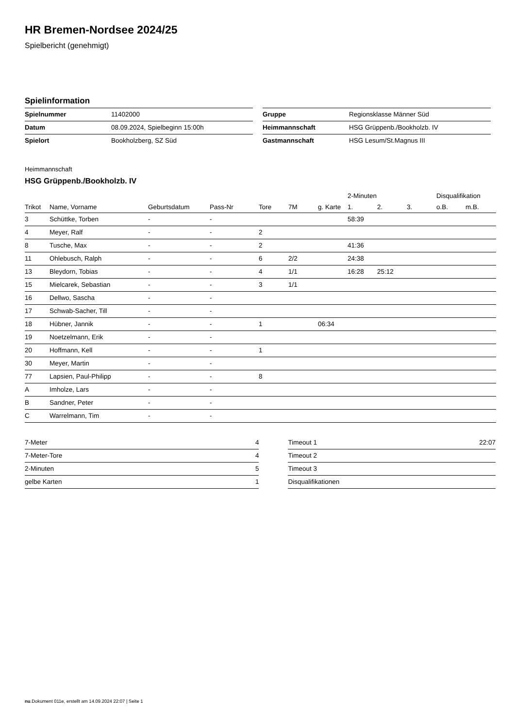HR Bremen-Nordsee 2024/25
Spielbericht (genehmigt)
Spielinformation
| Spielnummer | 11402000 |
| Datum | 08.09.2024, Spielbeginn 15:00h |
| Spielort | Bookholzberg, SZ Süd |
| Gruppe | Regionsklasse Männer Süd |
| Heimmannschaft | HSG Grüppenb./Bookholzb. IV |
| Gastmannschaft | HSG Lesum/St.Magnus III |
Heimmannschaft
HSG Grüppenb./Bookholzb. IV
| | | | | | | | 2-Minuten | | | Disqualifikation | |
| --- | --- | --- | --- | --- | --- | --- | --- | --- | --- | --- | --- |
| Trikot | Name, Vorname | Geburtsdatum | Pass-Nr | Tore | 7M | g. Karte | 1. | 2. | 3. | o.B. | m.B. |
| 3 | Schüttke, Torben | - | - | | | | 58:39 | | | | |
| 4 | Meyer, Ralf | - | - | 2 | | | | | | | |
| 8 | Tusche, Max | - | - | 2 | | | 41:36 | | | | |
| 11 | Ohlebusch, Ralph | - | - | 6 | 2/2 | | 24:38 | | | | |
| 13 | Bleydorn, Tobias | - | - | 4 | 1/1 | | 16:28 | 25:12 | | | |
| 15 | Mielcarek, Sebastian | - | - | 3 | 1/1 | | | | | | |
| 16 | Dellwo, Sascha | - | - | | | | | | | | |
| 17 | Schwab-Sacher, Till | - | - | | | | | | | | |
| 18 | Hübner, Jannik | - | - | 1 | | 06:34 | | | | | |
| 19 | Noetzelmann, Erik | - | - | | | | | | | | |
| 20 | Hoffmann, Kell | - | - | 1 | | | | | | | |
| 30 | Meyer, Martin | - | - | | | | | | | | |
| 77 | Lapsien, Paul-Philipp | - | - | 8 | | | | | | | |
| A | Imholze, Lars | - | - | | | | | | | | |
| B | Sandner, Peter | - | - | | | | | | | | |
| C | Warrelmann, Tim | - | - | | | | | | | | |
| 7-Meter | 4 |
| 7-Meter-Tore | 4 |
| 2-Minuten | 5 |
| gelbe Karten | 1 |
| Timeout 1 | 22:07 |
| Timeout 2 | |
| Timeout 3 | |
| Disqualifikationen | |
nu.Dokument 011e, erstellt am 14.09.2024 22:07 | Seite 1